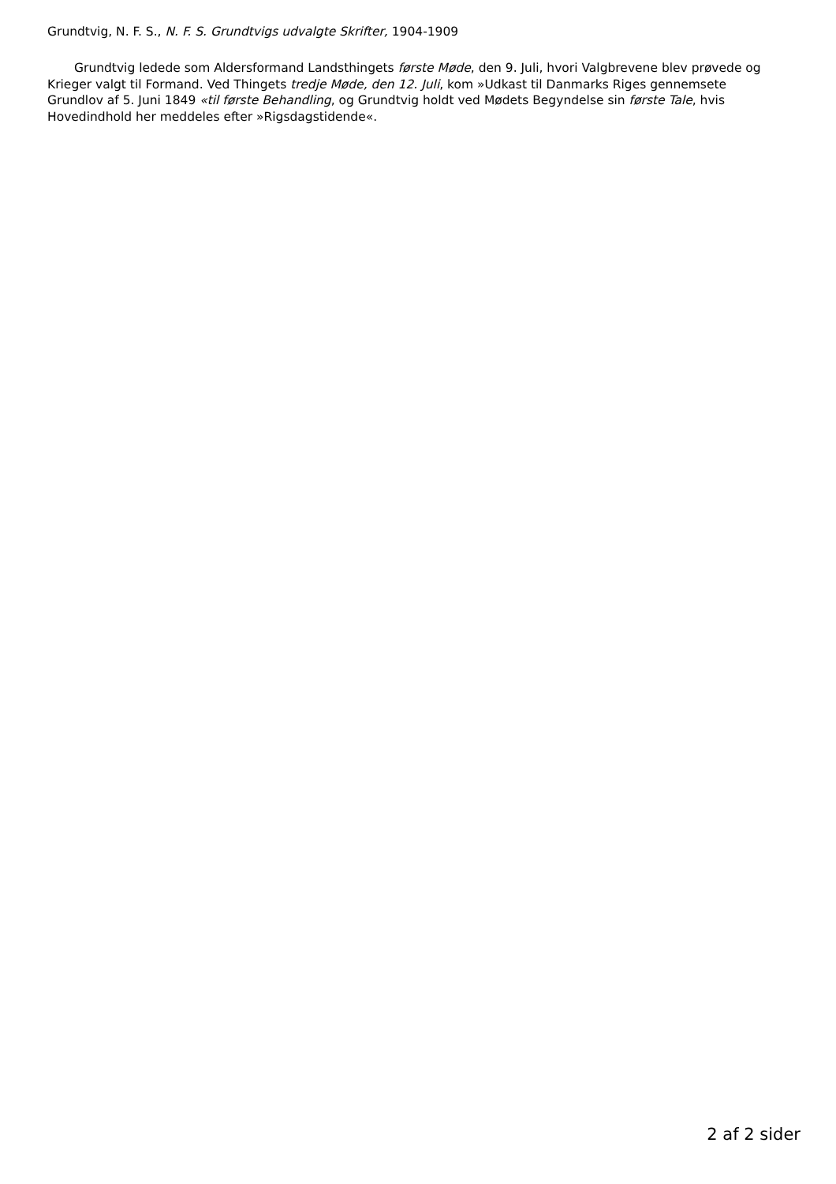Grundtvig, N. F. S., N. F. S. Grundtvigs udvalgte Skrifter, 1904-1909
Grundtvig ledede som Aldersformand Landsthingets første Møde, den 9. Juli, hvori Valgbrevene blev prøvede og Krieger valgt til Formand. Ved Thingets tredje Møde, den 12. Juli, kom »Udkast til Danmarks Riges gennemsete Grundlov af 5. Juni 1849 «til første Behandling, og Grundtvig holdt ved Mødets Begyndelse sin første Tale, hvis Hovedindhold her meddeles efter »Rigsdagstidende«.
2 af 2 sider